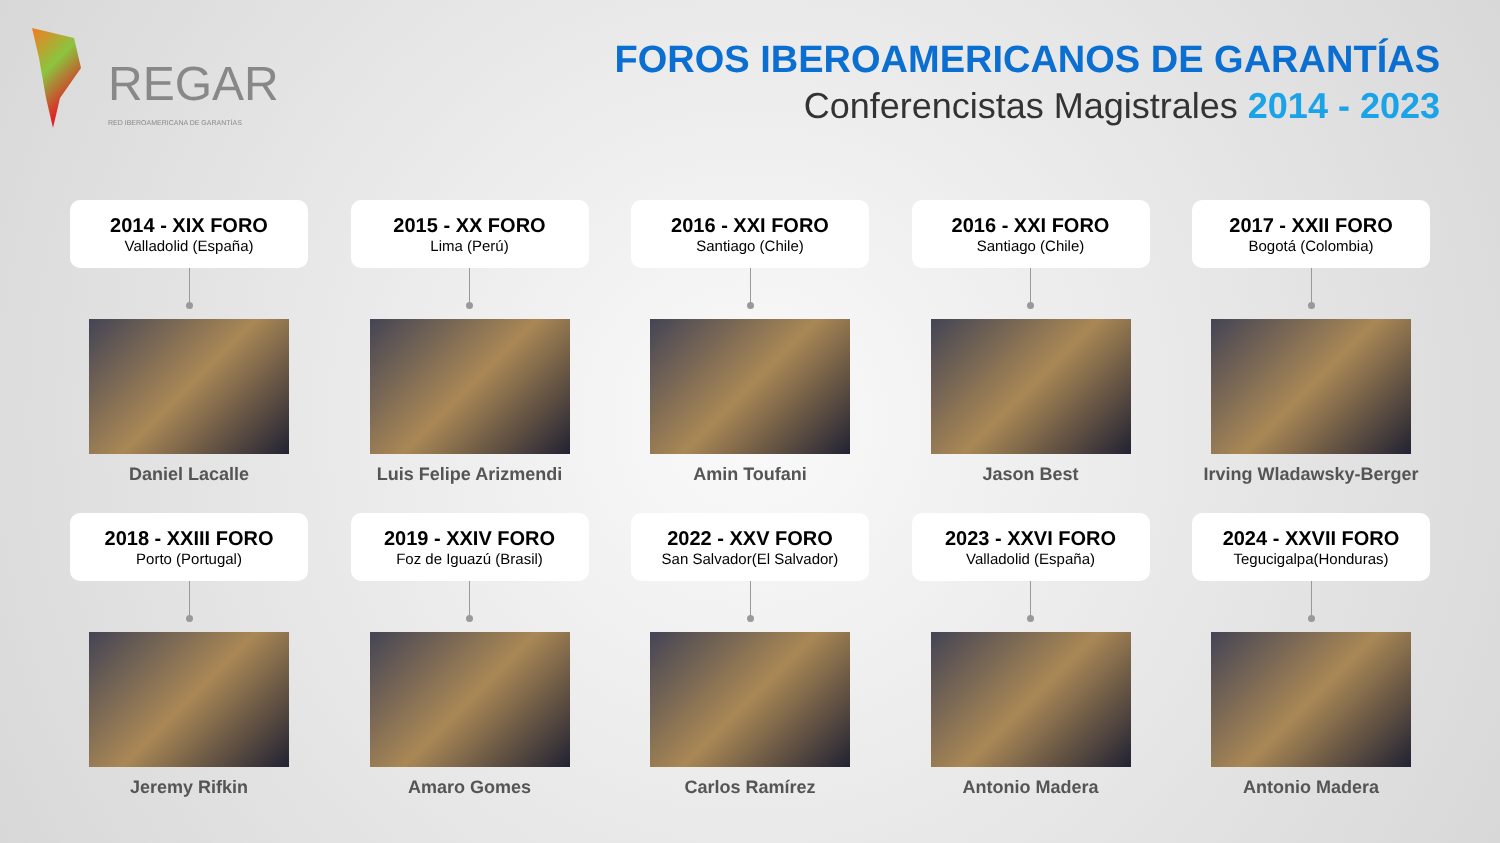REGAR
RED IBEROAMERICANA DE GARANTÍAS
FOROS IBEROAMERICANOS DE GARANTÍAS
Conferencistas Magistrales 2014 - 2023
2014 - XIX FORO
Valladolid (España)
Daniel Lacalle
2015 - XX FORO
Lima (Perú)
Luis Felipe Arizmendi
2016 - XXI FORO
Santiago (Chile)
Amin Toufani
2016 - XXI FORO
Santiago (Chile)
Jason Best
2017 - XXII FORO
Bogotá (Colombia)
Irving Wladawsky-Berger
2018 - XXIII FORO
Porto (Portugal)
Jeremy Rifkin
2019 - XXIV FORO
Foz de Iguazú (Brasil)
Amaro Gomes
2022 - XXV FORO
San Salvador(El Salvador)
Carlos Ramírez
2023 - XXVI FORO
Valladolid (España)
Antonio Madera
2024 - XXVII FORO
Tegucigalpa(Honduras)
Antonio Madera